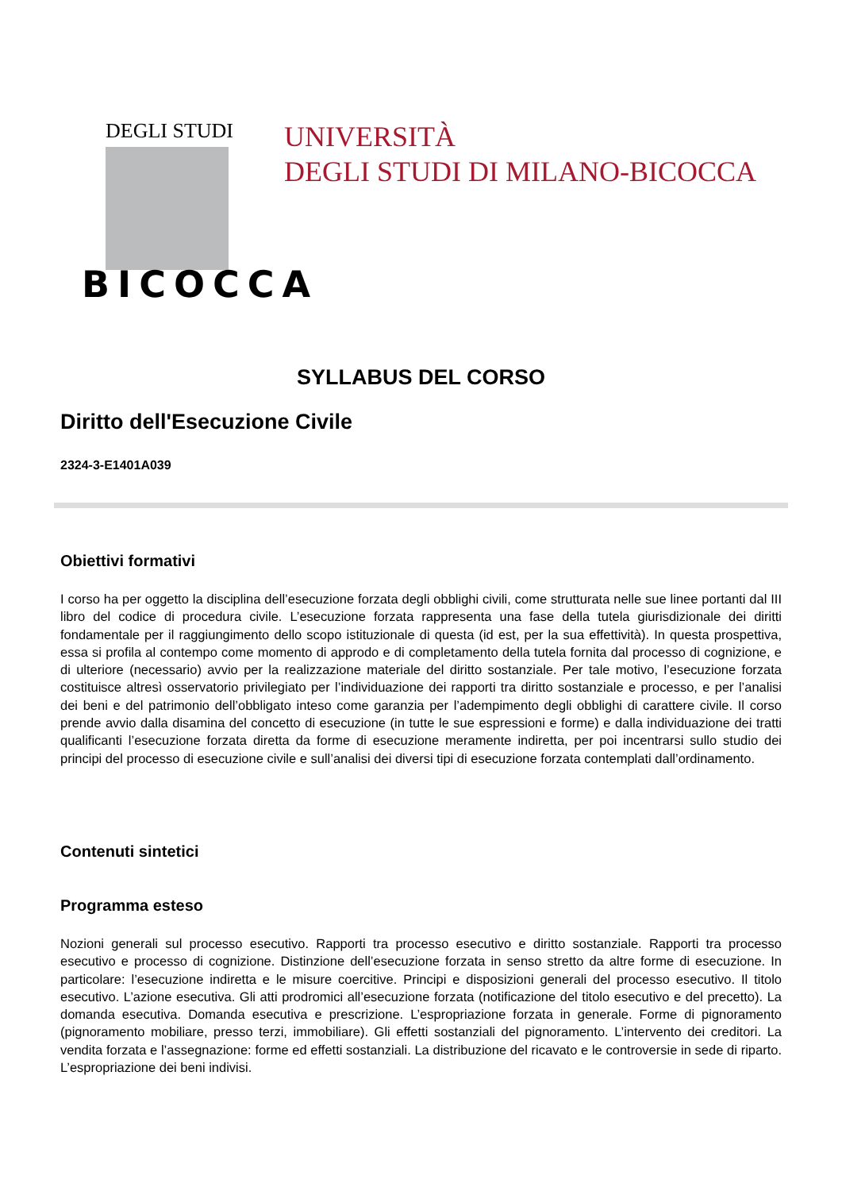DEGLI STUDI
BICOCCA
UNIVERSITÀ
DEGLI STUDI DI MILANO-BICOCCA
SYLLABUS DEL CORSO
Diritto dell'Esecuzione Civile
2324-3-E1401A039
Obiettivi formativi
I corso ha per oggetto la disciplina dell’esecuzione forzata degli obblighi civili, come strutturata nelle sue linee portanti dal III libro del codice di procedura civile. L’esecuzione forzata rappresenta una fase della tutela giurisdizionale dei diritti fondamentale per il raggiungimento dello scopo istituzionale di questa (id est, per la sua effettività). In questa prospettiva, essa si profila al contempo come momento di approdo e di completamento della tutela fornita dal processo di cognizione, e di ulteriore (necessario) avvio per la realizzazione materiale del diritto sostanziale. Per tale motivo, l’esecuzione forzata costituisce altresì osservatorio privilegiato per l’individuazione dei rapporti tra diritto sostanziale e processo, e per l’analisi dei beni e del patrimonio dell’obbligato inteso come garanzia per l’adempimento degli obblighi di carattere civile. Il corso prende avvio dalla disamina del concetto di esecuzione (in tutte le sue espressioni e forme) e dalla individuazione dei tratti qualificanti l’esecuzione forzata diretta da forme di esecuzione meramente indiretta, per poi incentrarsi sullo studio dei principi del processo di esecuzione civile e sull’analisi dei diversi tipi di esecuzione forzata contemplati dall’ordinamento.
Contenuti sintetici
Programma esteso
Nozioni generali sul processo esecutivo. Rapporti tra processo esecutivo e diritto sostanziale. Rapporti tra processo esecutivo e processo di cognizione. Distinzione dell’esecuzione forzata in senso stretto da altre forme di esecuzione. In particolare: l’esecuzione indiretta e le misure coercitive. Principi e disposizioni generali del processo esecutivo. Il titolo esecutivo. L’azione esecutiva. Gli atti prodromici all’esecuzione forzata (notificazione del titolo esecutivo e del precetto). La domanda esecutiva. Domanda esecutiva e prescrizione. L’espropriazione forzata in generale. Forme di pignoramento (pignoramento mobiliare, presso terzi, immobiliare). Gli effetti sostanziali del pignoramento. L’intervento dei creditori. La vendita forzata e l’assegnazione: forme ed effetti sostanziali. La distribuzione del ricavato e le controversie in sede di riparto. L’espropriazione dei beni indivisi.